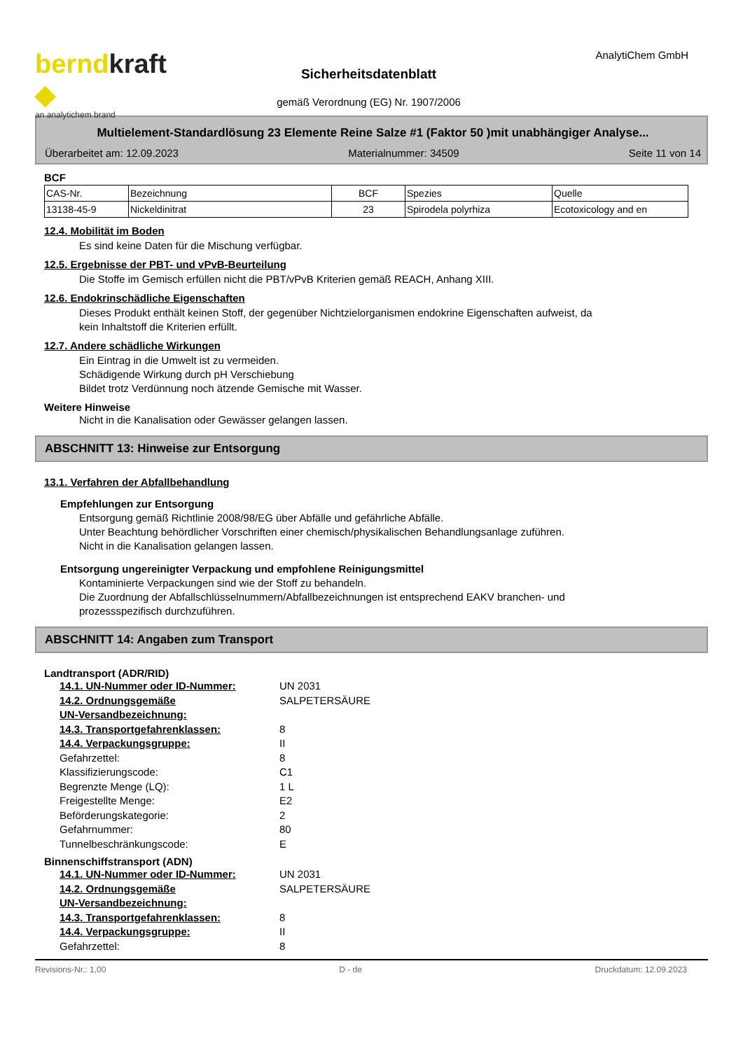berndkraft ◆
an analytichem brand
Sicherheitsdatenblatt
gemäß Verordnung (EG) Nr. 1907/2006
AnalytiChem GmbH
Multielement-Standardlösung 23 Elemente Reine Salze #1 (Faktor 50 )mit unabhängiger Analyse...
Überarbeitet am: 12.09.2023 Materialnummer: 34509 Seite 11 von 14
BCF
| CAS-Nr. | Bezeichnung | BCF | Spezies | Quelle |
| 13138-45-9 | Nickeldinitrat | 23 | Spirodela polyrhiza | Ecotoxicology and en |
12.4. Mobilität im Boden
Es sind keine Daten für die Mischung verfügbar.
12.5. Ergebnisse der PBT- und vPvB-Beurteilung
Die Stoffe im Gemisch erfüllen nicht die PBT/vPvB Kriterien gemäß REACH, Anhang XIII.
12.6. Endokrinschädliche Eigenschaften
Dieses Produkt enthält keinen Stoff, der gegenüber Nichtzielorganismen endokrine Eigenschaften aufweist, da
kein Inhaltstoff die Kriterien erfüllt.
12.7. Andere schädliche Wirkungen
Ein Eintrag in die Umwelt ist zu vermeiden.
Schädigende Wirkung durch pH Verschiebung
Bildet trotz Verdünnung noch ätzende Gemische mit Wasser.
Weitere Hinweise
Nicht in die Kanalisation oder Gewässer gelangen lassen.
ABSCHNITT 13: Hinweise zur Entsorgung
13.1. Verfahren der Abfallbehandlung
Empfehlungen zur Entsorgung
Entsorgung gemäß Richtlinie 2008/98/EG über Abfälle und gefährliche Abfälle.
Unter Beachtung behördlicher Vorschriften einer chemisch/physikalischen Behandlungsanlage zuführen.
Nicht in die Kanalisation gelangen lassen.
Entsorgung ungereinigter Verpackung und empfohlene Reinigungsmittel
Kontaminierte Verpackungen sind wie der Stoff zu behandeln.
Die Zuordnung der Abfallschlüsselnummern/Abfallbezeichnungen ist entsprechend EAKV branchen- und
prozessspezifisch durchzuführen.
ABSCHNITT 14: Angaben zum Transport
Landtransport (ADR/RID)
14.1. UN-Nummer oder ID-Nummer: UN 2031 14.2. Ordnungsgemäße
UN-Versandbezeichnung: SALPETERSÄURE 14.3. Transportgefahrenklassen: 8 14.4. Verpackungsgruppe: II Gefahrzettel: 8 Klassifizierungscode: C1 Begrenzte Menge (LQ): 1 L Freigestellte Menge: E2 Beförderungskategorie: 2 Gefahrnummer: 80 Tunnelbeschränkungscode: E
Binnenschiffstransport (ADN)
14.1. UN-Nummer oder ID-Nummer: UN 2031 14.2. Ordnungsgemäße
UN-Versandbezeichnung: SALPETERSÄURE 14.3. Transportgefahrenklassen: 8 14.4. Verpackungsgruppe: II Gefahrzettel: 8
Revisions-Nr.: 1,00 D - de Druckdatum: 12.09.2023